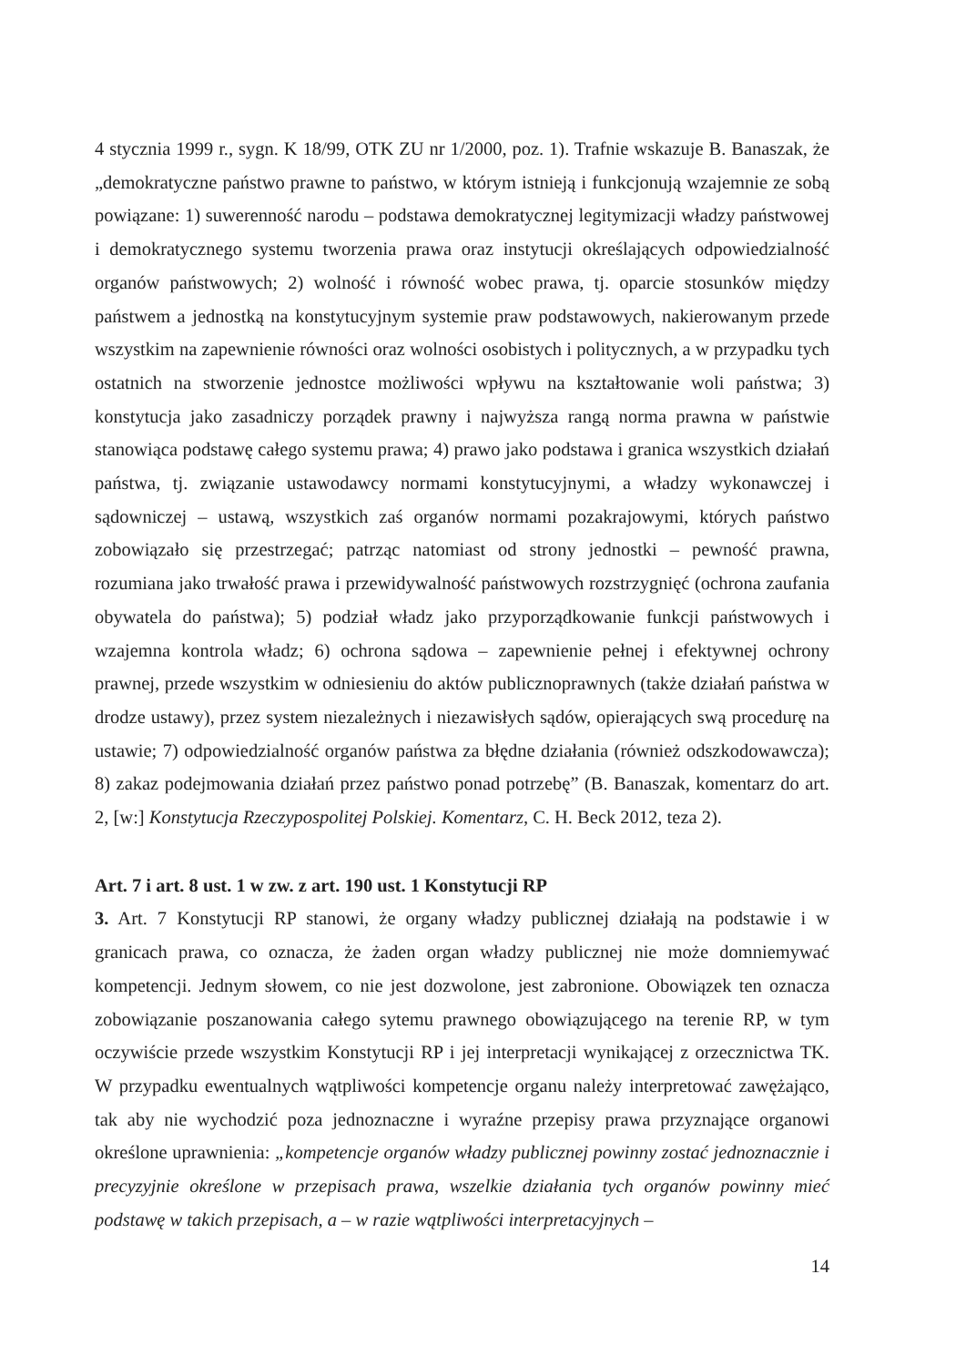4 stycznia 1999 r., sygn. K 18/99, OTK ZU nr 1/2000, poz. 1). Trafnie wskazuje B. Banaszak, że „demokratyczne państwo prawne to państwo, w którym istnieją i funkcjonują wzajemnie ze sobą powiązane: 1) suwerenność narodu – podstawa demokratycznej legitymizacji władzy państwowej i demokratycznego systemu tworzenia prawa oraz instytucji określających odpowiedzialność organów państwowych; 2) wolność i równość wobec prawa, tj. oparcie stosunków między państwem a jednostką na konstytucyjnym systemie praw podstawowych, nakierowanym przede wszystkim na zapewnienie równości oraz wolności osobistych i politycznych, a w przypadku tych ostatnich na stworzenie jednostce możliwości wpływu na kształtowanie woli państwa; 3) konstytucja jako zasadniczy porządek prawny i najwyższa rangą norma prawna w państwie stanowiąca podstawę całego systemu prawa; 4) prawo jako podstawa i granica wszystkich działań państwa, tj. związanie ustawodawcy normami konstytucyjnymi, a władzy wykonawczej i sądowniczej – ustawą, wszystkich zaś organów normami pozakrajowymi, których państwo zobowiązało się przestrzegać; patrząc natomiast od strony jednostki – pewność prawna, rozumiana jako trwałość prawa i przewidywalność państwowych rozstrzygnięć (ochrona zaufania obywatela do państwa); 5) podział władz jako przyporządkowanie funkcji państwowych i wzajemna kontrola władz; 6) ochrona sądowa – zapewnienie pełnej i efektywnej ochrony prawnej, przede wszystkim w odniesieniu do aktów publicznoprawnych (także działań państwa w drodze ustawy), przez system niezależnych i niezawisłych sądów, opierających swą procedurę na ustawie; 7) odpowiedzialność organów państwa za błędne działania (również odszkodowawcza); 8) zakaz podejmowania działań przez państwo ponad potrzebę” (B. Banaszak, komentarz do art. 2, [w:] Konstytucja Rzeczypospolitej Polskiej. Komentarz, C. H. Beck 2012, teza 2).
Art. 7 i art. 8 ust. 1 w zw. z art. 190 ust. 1 Konstytucji RP
3. Art. 7 Konstytucji RP stanowi, że organy władzy publicznej działają na podstawie i w granicach prawa, co oznacza, że żaden organ władzy publicznej nie może domniemywać kompetencji. Jednym słowem, co nie jest dozwolone, jest zabronione. Obowiązek ten oznacza zobowiązanie poszanowania całego sytemu prawnego obowiązującego na terenie RP, w tym oczywiście przede wszystkim Konstytucji RP i jej interpretacji wynikającej z orzecznictwa TK. W przypadku ewentualnych wątpliwości kompetencje organu należy interpretować zawężająco, tak aby nie wychodzić poza jednoznaczne i wyraźne przepisy prawa przyznające organowi określone uprawnienia: „kompetencje organów władzy publicznej powinny zostać jednoznacznie i precyzyjnie określone w przepisach prawa, wszelkie działania tych organów powinny mieć podstawę w takich przepisach, a – w razie wątpliwości interpretacyjnych –
14